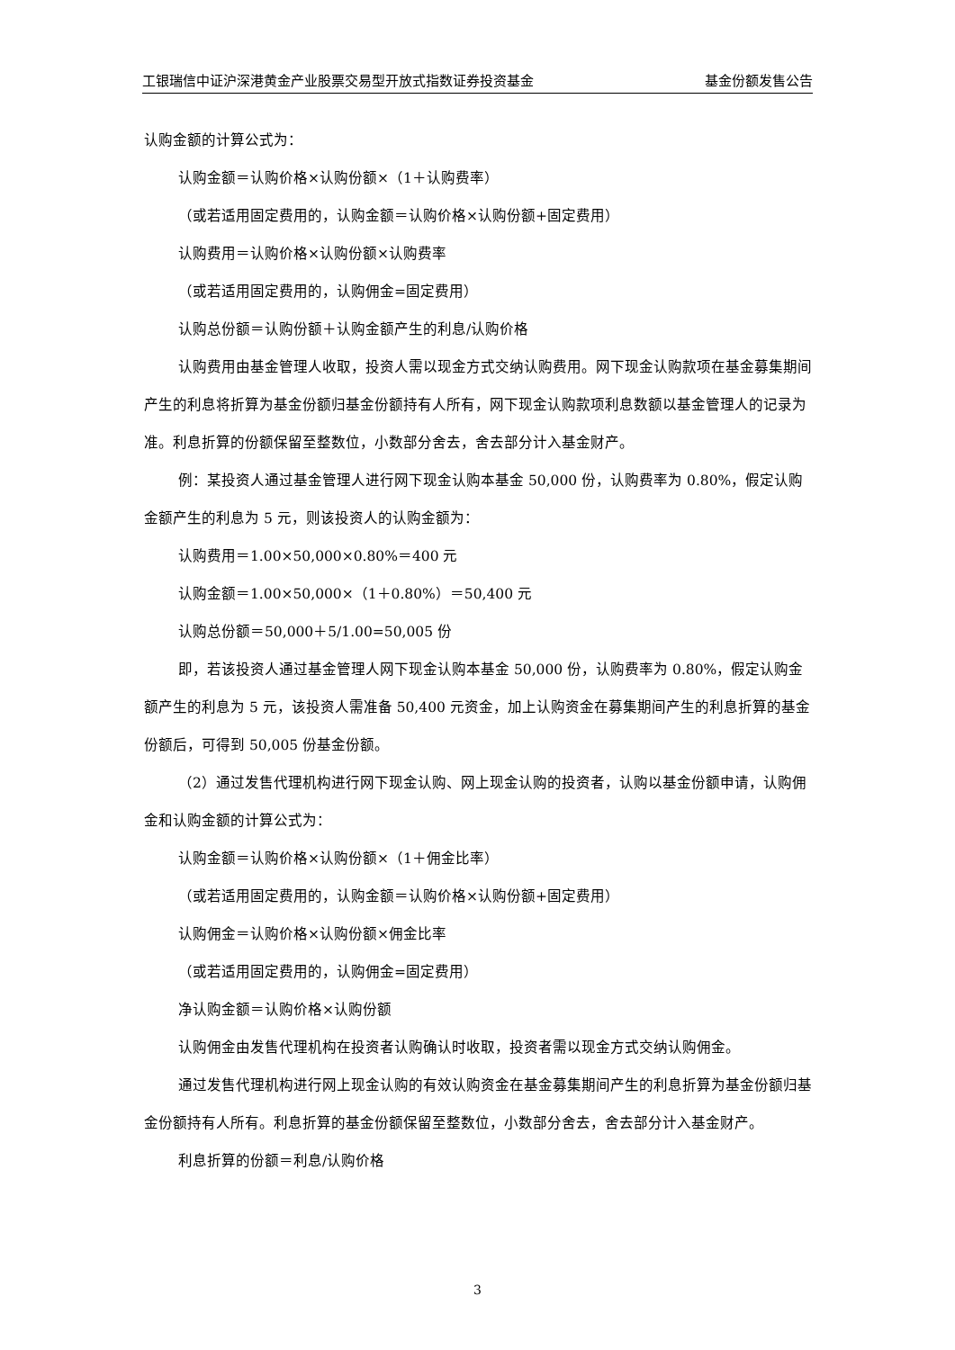工银瑞信中证沪深港黄金产业股票交易型开放式指数证券投资基金 基金份额发售公告
认购金额的计算公式为：
认购金额＝认购价格×认购份额×（1＋认购费率）
（或若适用固定费用的，认购金额＝认购价格×认购份额+固定费用）
认购费用＝认购价格×认购份额×认购费率
（或若适用固定费用的，认购佣金=固定费用）
认购总份额＝认购份额＋认购金额产生的利息/认购价格
认购费用由基金管理人收取，投资人需以现金方式交纳认购费用。网下现金认购款项在基金募集期间产生的利息将折算为基金份额归基金份额持有人所有，网下现金认购款项利息数额以基金管理人的记录为准。利息折算的份额保留至整数位，小数部分舍去，舍去部分计入基金财产。
例：某投资人通过基金管理人进行网下现金认购本基金 50,000 份，认购费率为 0.80%，假定认购金额产生的利息为 5 元，则该投资人的认购金额为：
认购费用＝1.00×50,000×0.80%＝400 元
认购金额＝1.00×50,000×（1＋0.80%）＝50,400 元
认购总份额＝50,000＋5/1.00=50,005 份
即，若该投资人通过基金管理人网下现金认购本基金 50,000 份，认购费率为 0.80%，假定认购金额产生的利息为 5 元，该投资人需准备 50,400 元资金，加上认购资金在募集期间产生的利息折算的基金份额后，可得到 50,005 份基金份额。
（2）通过发售代理机构进行网下现金认购、网上现金认购的投资者，认购以基金份额申请，认购佣金和认购金额的计算公式为：
认购金额＝认购价格×认购份额×（1＋佣金比率）
（或若适用固定费用的，认购金额＝认购价格×认购份额+固定费用）
认购佣金＝认购价格×认购份额×佣金比率
（或若适用固定费用的，认购佣金=固定费用）
净认购金额＝认购价格×认购份额
认购佣金由发售代理机构在投资者认购确认时收取，投资者需以现金方式交纳认购佣金。
通过发售代理机构进行网上现金认购的有效认购资金在基金募集期间产生的利息折算为基金份额归基金份额持有人所有。利息折算的基金份额保留至整数位，小数部分舍去，舍去部分计入基金财产。
利息折算的份额＝利息/认购价格
3